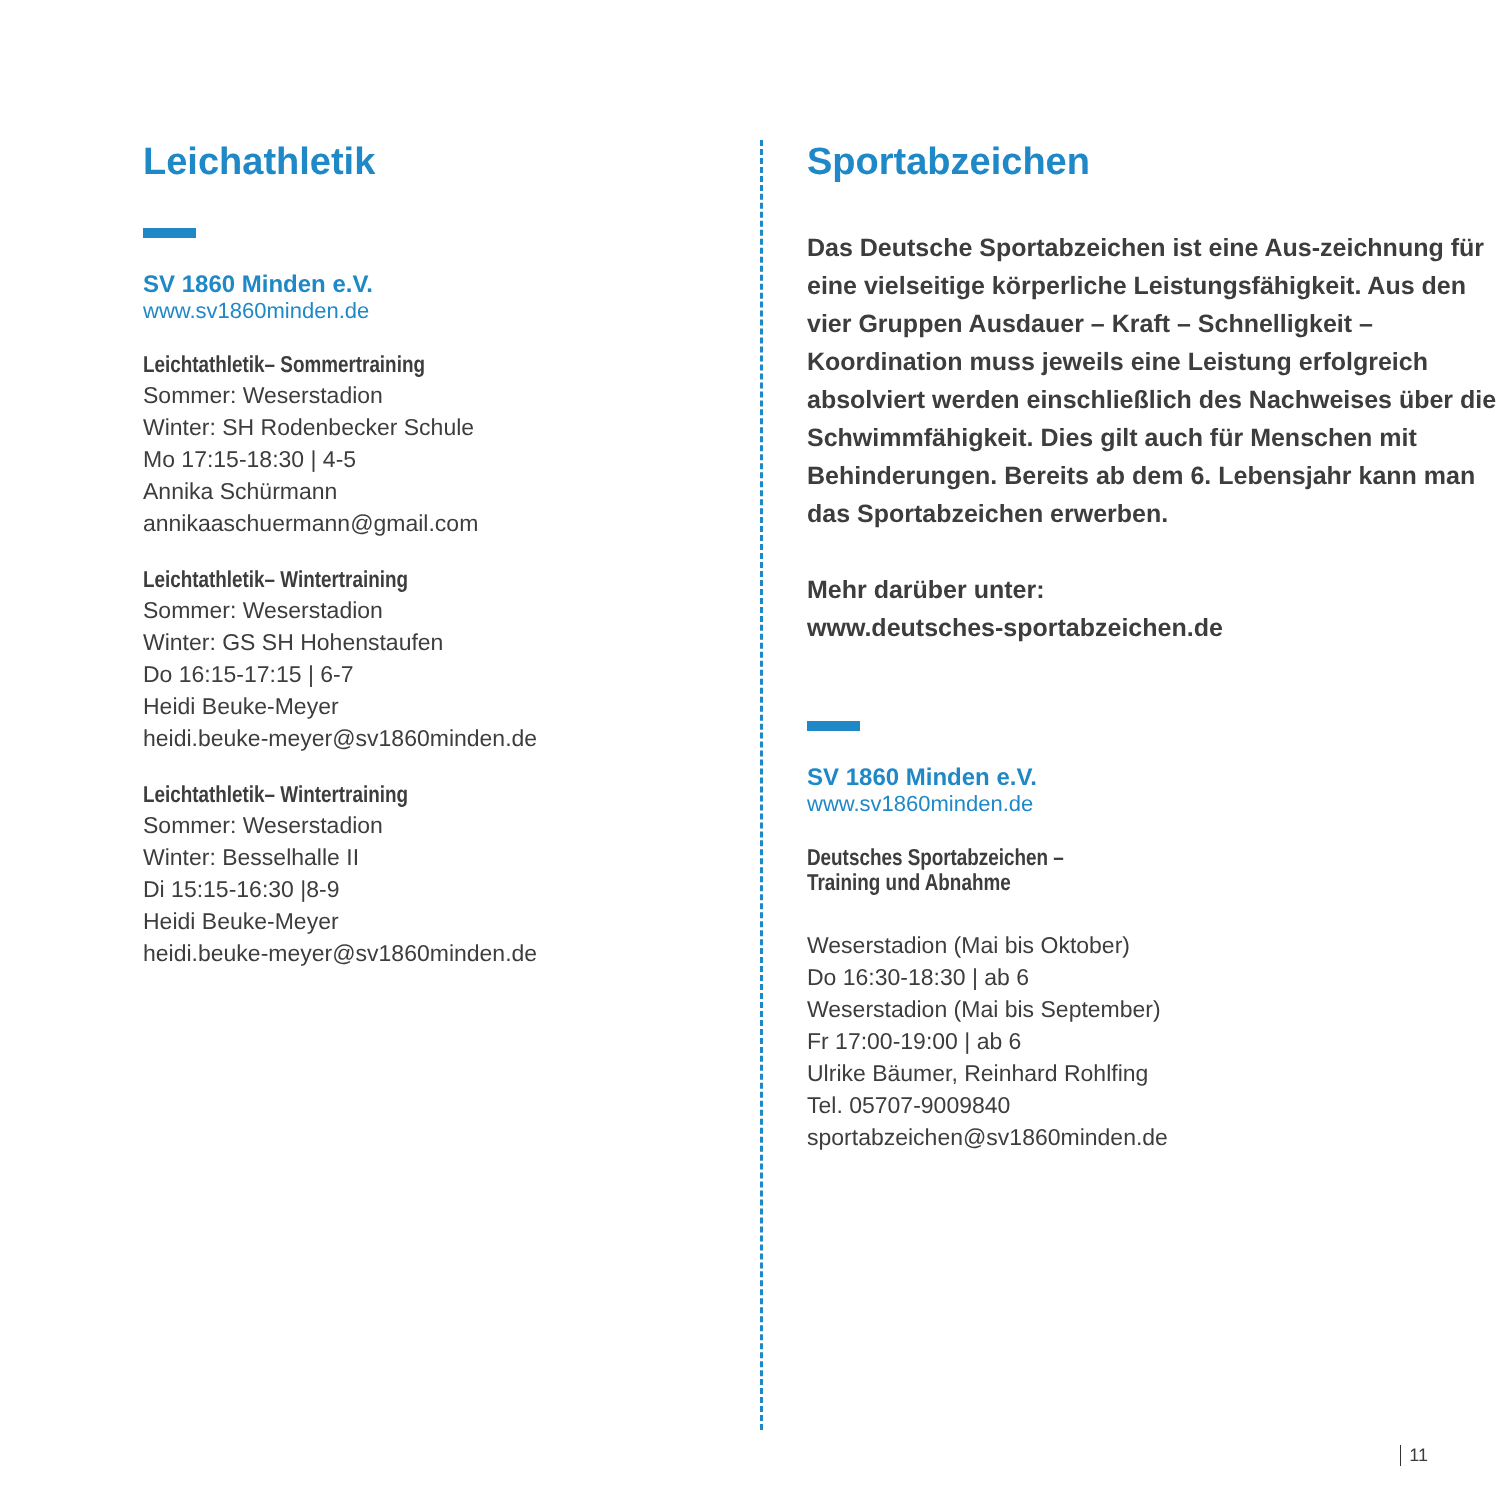Leichathletik
SV 1860 Minden e.V.
www.sv1860minden.de
Leichtathletik– Sommertraining
Sommer: Weserstadion
Winter: SH Rodenbecker Schule
Mo 17:15-18:30 | 4-5
Annika Schürmann
annikaaschuermann@gmail.com
Leichtathletik– Wintertraining
Sommer: Weserstadion
Winter: GS SH Hohenstaufen
Do 16:15-17:15 | 6-7
Heidi Beuke-Meyer
heidi.beuke-meyer@sv1860minden.de
Leichtathletik– Wintertraining
Sommer: Weserstadion
Winter: Besselhalle II
Di 15:15-16:30 |8-9
Heidi Beuke-Meyer
heidi.beuke-meyer@sv1860minden.de
Sportabzeichen
Das Deutsche Sportabzeichen ist eine Aus-zeichnung für eine vielseitige körperliche Leistungsfähigkeit. Aus den vier Gruppen Ausdauer – Kraft – Schnelligkeit – Koordination muss jeweils eine Leistung erfolgreich absolviert werden einschließlich des Nachweises über die Schwimmfähigkeit. Dies gilt auch für Menschen mit Behinderungen. Bereits ab dem 6. Lebensjahr kann man das Sportabzeichen erwerben.
Mehr darüber unter:
www.deutsches-sportabzeichen.de
SV 1860 Minden e.V.
www.sv1860minden.de
Deutsches Sportabzeichen –
Training und Abnahme
Weserstadion (Mai bis Oktober)
Do 16:30-18:30 | ab 6
Weserstadion (Mai bis September)
Fr 17:00-19:00 | ab 6
Ulrike Bäumer, Reinhard Rohlfing
Tel. 05707-9009840
sportabzeichen@sv1860minden.de
11